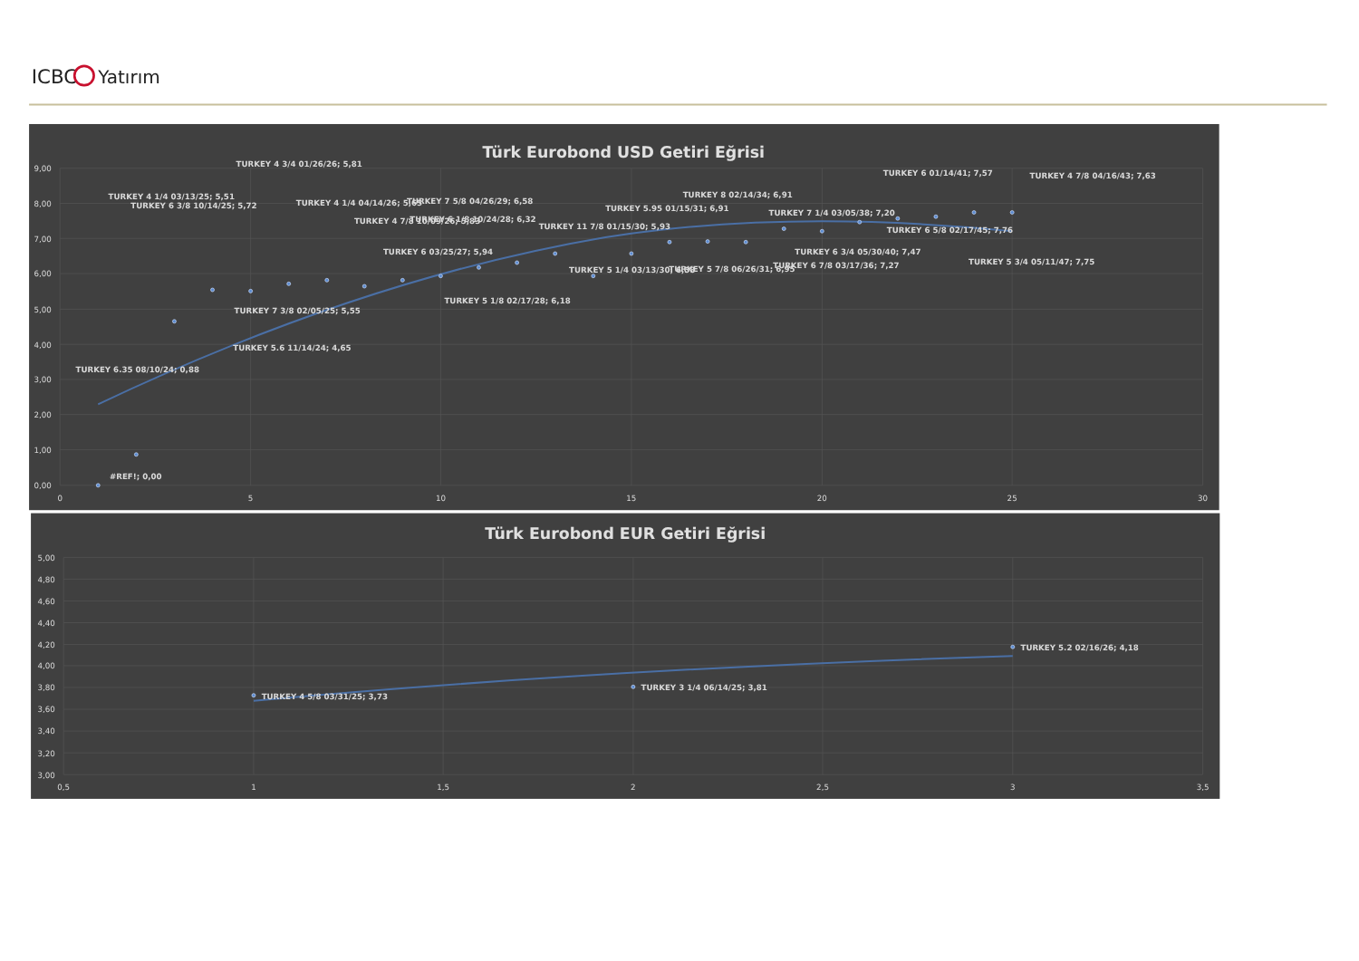ICBC
Yatırım
Türk Eurobond USD Getiri Eğrisi
9,00
8,00
7,00
6,00
5,00
4,00
3,00
2,00
1,00
0,00
0
5
10
15
20
25
30
TURKEY 4 3/4 01/26/26; 5,81
TURKEY 6 01/14/41; 7,57
TURKEY 4 7/8 04/16/43; 7,63
TURKEY 8 02/14/34; 6,91
TURKEY 4 1/4 03/13/25; 5,51
TURKEY 7 5/8 04/26/29; 6,58
TURKEY 4 1/4 04/14/26; 5,65
TURKEY 6 3/8 10/14/25; 5,72
TURKEY 5.95 01/15/31; 6,91
TURKEY 7 1/4 03/05/38; 7,20
TURKEY 6 1/8 10/24/28; 6,32
TURKEY 4 7/8 10/09/26; 5,83
TURKEY 11 7/8 01/15/30; 5,93
TURKEY 6 5/8 02/17/45; 7,76
TURKEY 6 03/25/27; 5,94
TURKEY 6 3/4 05/30/40; 7,47
TURKEY 5 3/4 05/11/47; 7,75
TURKEY 6 7/8 03/17/36; 7,27
TURKEY 5 1/4 03/13/30; 6,58
TURKEY 5 7/8 06/26/31; 6,95
TURKEY 5 1/8 02/17/28; 6,18
TURKEY 7 3/8 02/05/25; 5,55
TURKEY 5.6 11/14/24; 4,65
TURKEY 6.35 08/10/24; 0,88
#REF!; 0,00
Türk Eurobond EUR Getiri Eğrisi
5,00
4,80
4,60
4,40
4,20
4,00
3,80
3,60
3,40
3,20
3,00
0,5
1
1,5
2
2,5
3
3,5
TURKEY 5.2 02/16/26; 4,18
TURKEY 3 1/4 06/14/25; 3,81
TURKEY 4 5/8 03/31/25; 3,73